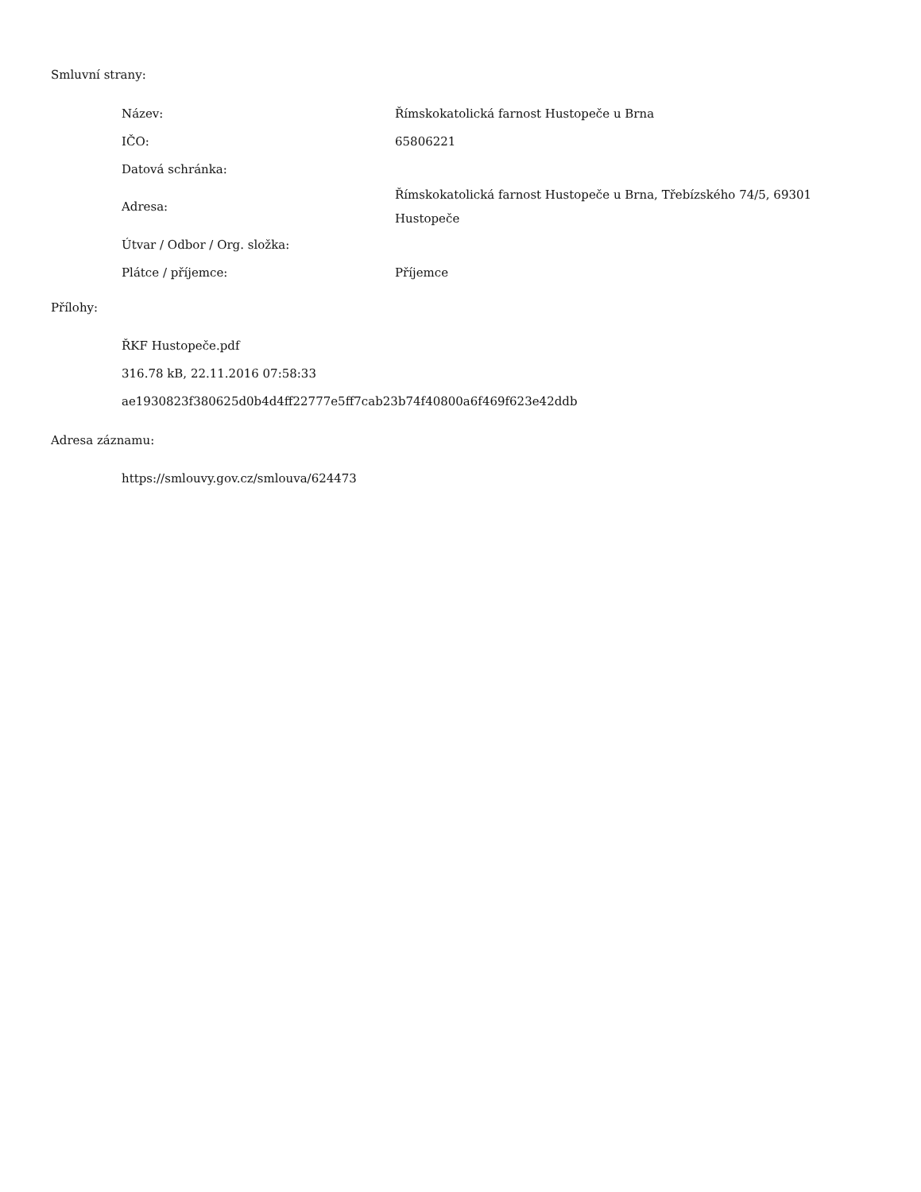Smluvní strany:
| Název: | Římskokatolická farnost Hustopeče u Brna |
| IČO: | 65806221 |
| Datová schránka: | |
| Adresa: | Římskokatolická farnost Hustopeče u Brna, Třebízského 74/5, 69301 Hustopeče |
| Útvar / Odbor / Org. složka: | |
| Plátce / příjemce: | Příjemce |
Přílohy:
ŘKF Hustopeče.pdf
316.78 kB, 22.11.2016 07:58:33
ae1930823f380625d0b4d4ff22777e5ff7cab23b74f40800a6f469f623e42ddb
Adresa záznamu:
https://smlouvy.gov.cz/smlouva/624473